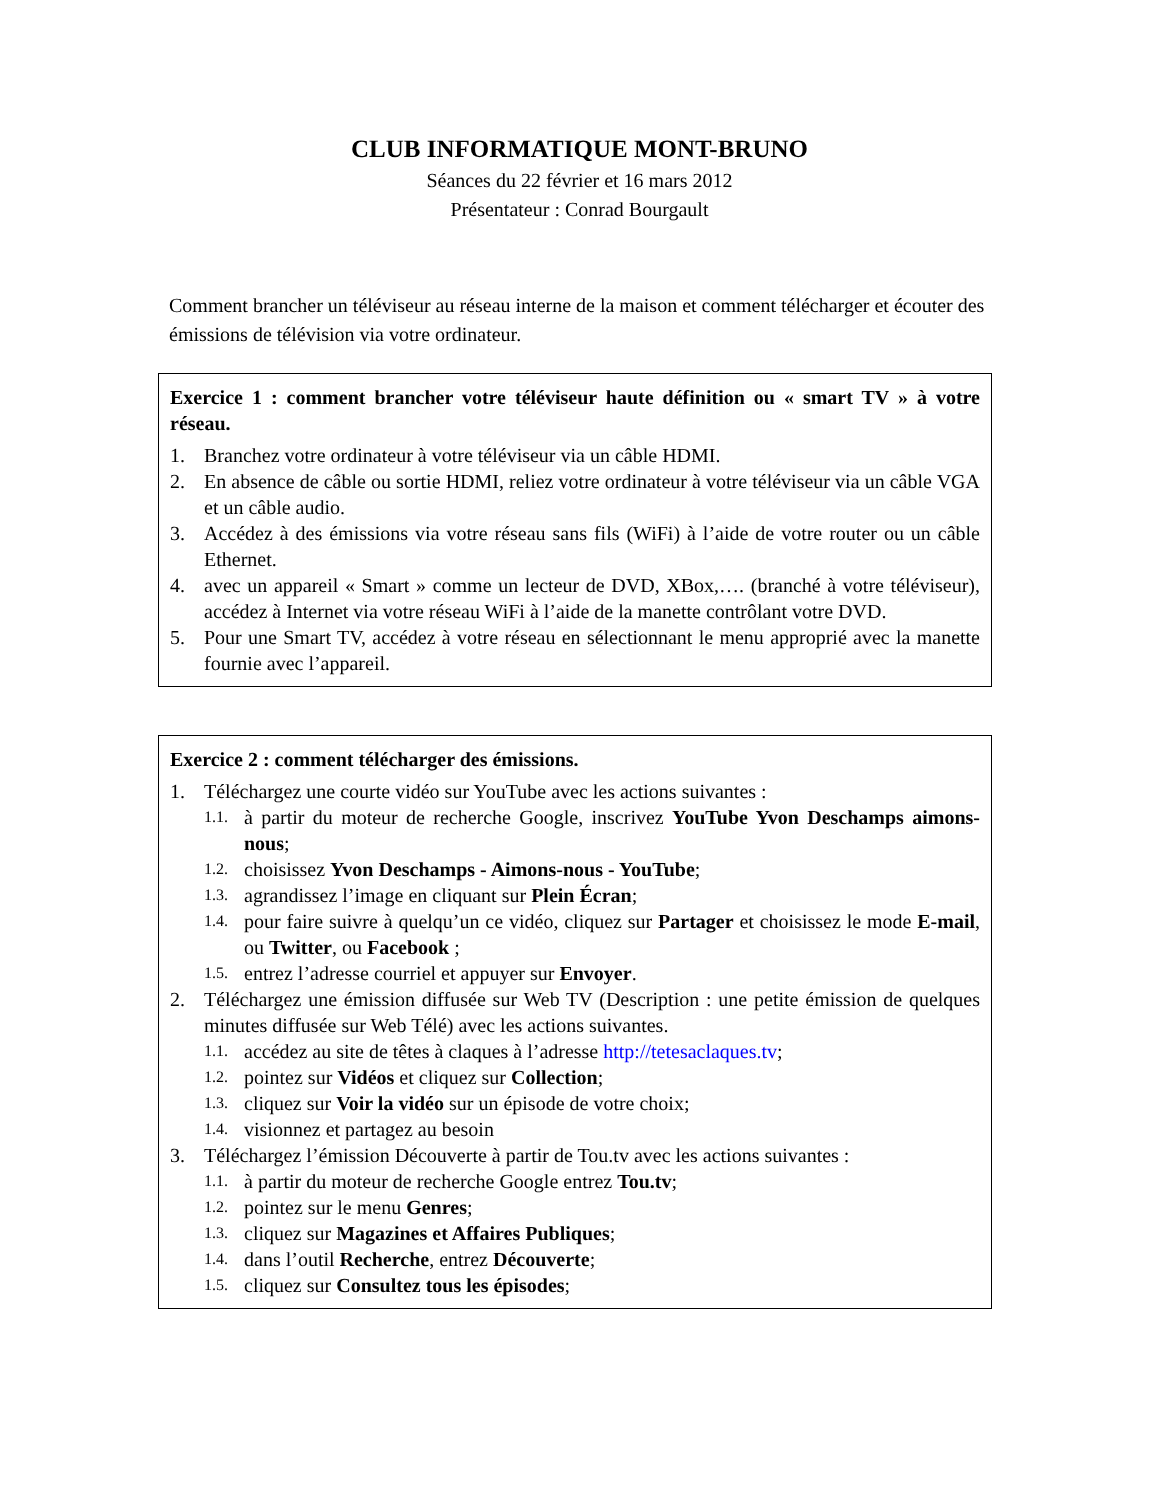CLUB INFORMATIQUE MONT-BRUNO
Séances du 22 février et 16 mars 2012
Présentateur : Conrad Bourgault
Comment brancher un téléviseur au réseau interne de la maison et comment télécharger et écouter des émissions de télévision via votre ordinateur.
Exercice 1 : comment brancher votre téléviseur haute définition ou « smart TV » à votre réseau.
1. Branchez votre ordinateur à votre téléviseur via un câble HDMI.
2. En absence de câble ou sortie HDMI, reliez votre ordinateur à votre téléviseur via un câble VGA et un câble audio.
3. Accédez à des émissions via votre réseau sans fils (WiFi) à l’aide de votre router ou un câble Ethernet.
4. avec un appareil « Smart » comme un lecteur de DVD, XBox,…. (branché à votre téléviseur), accédez à Internet via votre réseau WiFi à l’aide de la manette contrôlant votre DVD.
5. Pour une Smart TV, accédez à votre réseau en sélectionnant le menu approprié avec la manette fournie avec l’appareil.
Exercice 2 : comment télécharger des émissions.
1. Téléchargez une courte vidéo sur YouTube avec les actions suivantes :
1.1. à partir du moteur de recherche Google, inscrivez YouTube Yvon Deschamps aimons-nous;
1.2. choisissez Yvon Deschamps - Aimons-nous - YouTube;
1.3. agrandissez l’image en cliquant sur Plein Écran;
1.4. pour faire suivre à quelqu’un ce vidéo, cliquez sur Partager et choisissez le mode E-mail, ou Twitter, ou Facebook ;
1.5. entrez l’adresse courriel et appuyer sur Envoyer.
2. Téléchargez une émission diffusée sur Web TV (Description : une petite émission de quelques minutes diffusée sur Web Télé) avec les actions suivantes.
1.1. accédez au site de têtes à claques à l’adresse http://tetesaclaques.tv;
1.2. pointez sur Vidéos et cliquez sur Collection;
1.3. cliquez sur Voir la vidéo sur un épisode de votre choix;
1.4. visionnez et partagez au besoin
3. Téléchargez l’émission Découverte à partir de Tou.tv avec les actions suivantes :
1.1. à partir du moteur de recherche Google entrez Tou.tv;
1.2. pointez sur le menu Genres;
1.3. cliquez sur Magazines et Affaires Publiques;
1.4. dans l’outil Recherche, entrez Découverte;
1.5. cliquez sur Consultez tous les épisodes;